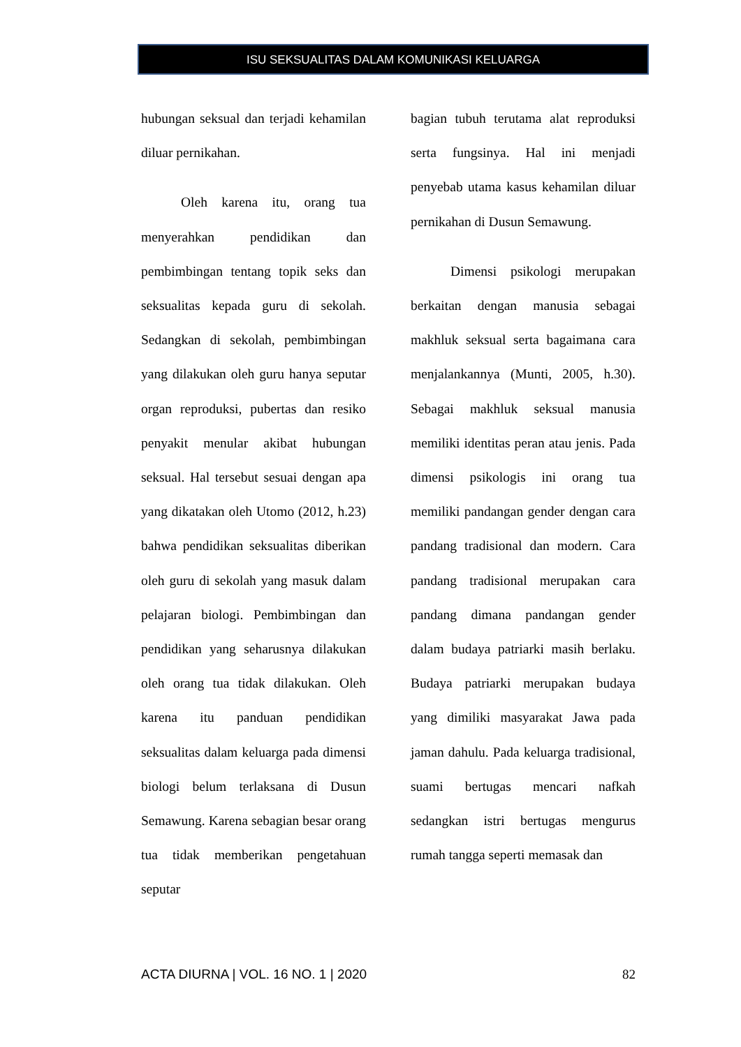ISU SEKSUALITAS DALAM KOMUNIKASI KELUARGA
hubungan seksual dan terjadi kehamilan diluar pernikahan.
Oleh karena itu, orang tua menyerahkan pendidikan dan pembimbingan tentang topik seks dan seksualitas kepada guru di sekolah. Sedangkan di sekolah, pembimbingan yang dilakukan oleh guru hanya seputar organ reproduksi, pubertas dan resiko penyakit menular akibat hubungan seksual. Hal tersebut sesuai dengan apa yang dikatakan oleh Utomo (2012, h.23) bahwa pendidikan seksualitas diberikan oleh guru di sekolah yang masuk dalam pelajaran biologi. Pembimbingan dan pendidikan yang seharusnya dilakukan oleh orang tua tidak dilakukan. Oleh karena itu panduan pendidikan seksualitas dalam keluarga pada dimensi biologi belum terlaksana di Dusun Semawung. Karena sebagian besar orang tua tidak memberikan pengetahuan seputar
bagian tubuh terutama alat reproduksi serta fungsinya. Hal ini menjadi penyebab utama kasus kehamilan diluar pernikahan di Dusun Semawung.
Dimensi psikologi merupakan berkaitan dengan manusia sebagai makhluk seksual serta bagaimana cara menjalankannya (Munti, 2005, h.30). Sebagai makhluk seksual manusia memiliki identitas peran atau jenis. Pada dimensi psikologis ini orang tua memiliki pandangan gender dengan cara pandang tradisional dan modern. Cara pandang tradisional merupakan cara pandang dimana pandangan gender dalam budaya patriarki masih berlaku. Budaya patriarki merupakan budaya yang dimiliki masyarakat Jawa pada jaman dahulu. Pada keluarga tradisional, suami bertugas mencari nafkah sedangkan istri bertugas mengurus rumah tangga seperti memasak dan
ACTA DIURNA | VOL. 16 NO. 1 | 2020 82